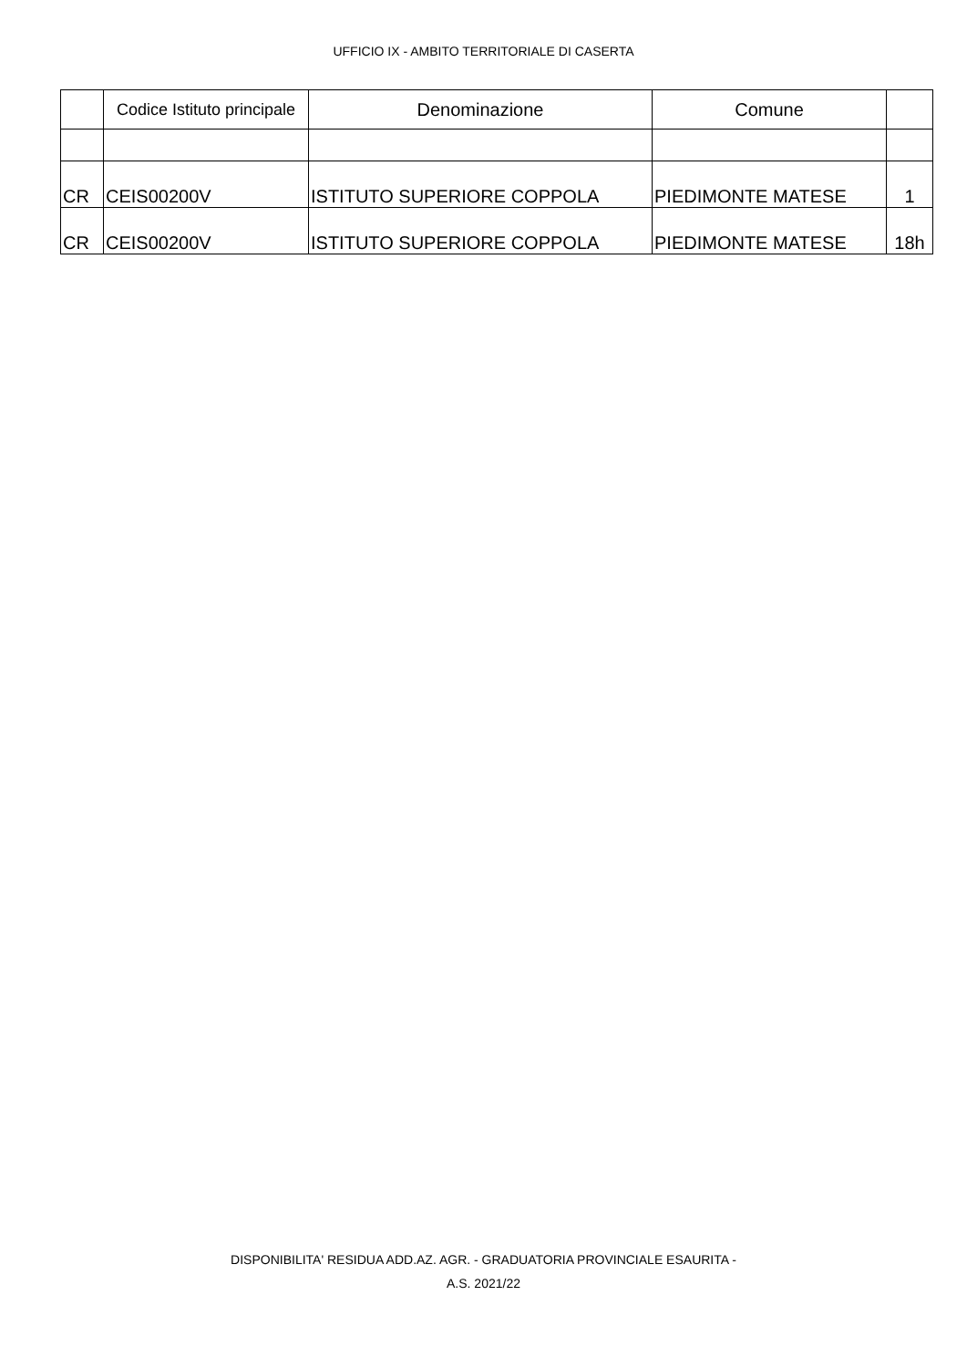UFFICIO IX - AMBITO TERRITORIALE DI CASERTA
| | Codice Istituto principale | Denominazione | Comune | |
| --- | --- | --- | --- | --- |
| CR | CEIS00200V | ISTITUTO SUPERIORE COPPOLA | PIEDIMONTE MATESE | 1 |
| CR | CEIS00200V | ISTITUTO SUPERIORE COPPOLA | PIEDIMONTE MATESE | 18h |
DISPONIBILITA' RESIDUA ADD.AZ. AGR. - GRADUATORIA PROVINCIALE ESAURITA -
A.S. 2021/22